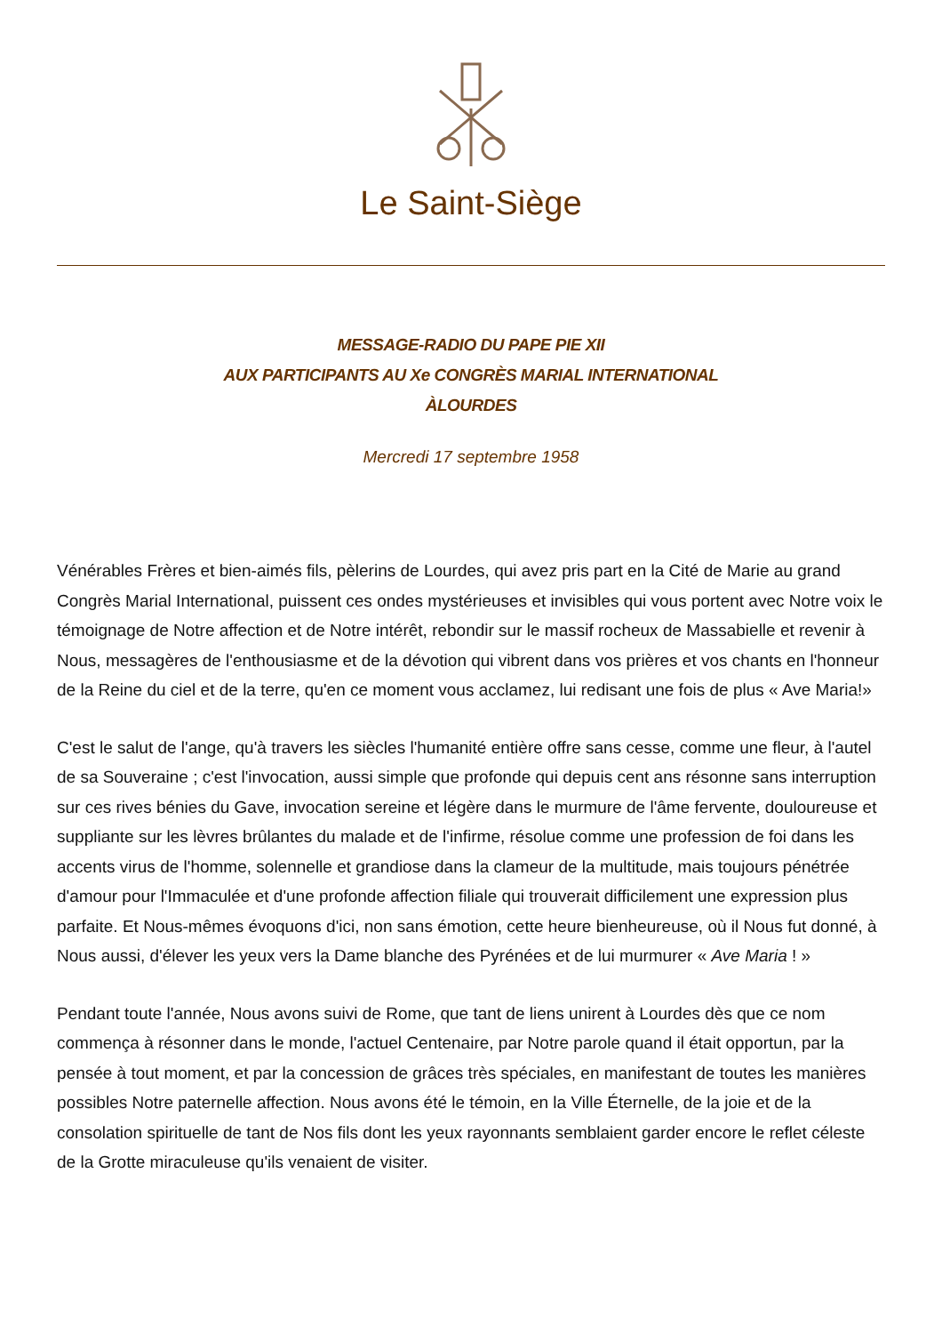Le Saint-Siège
MESSAGE-RADIO DU PAPE PIE XII
AUX PARTICIPANTS AU Xe CONGRÈS MARIAL INTERNATIONAL
ÀLOURDES
Mercredi 17 septembre 1958
Vénérables Frères et bien-aimés fils, pèlerins de Lourdes, qui avez pris part en la Cité de Marie au grand Congrès Marial International, puissent ces ondes mystérieuses et invisibles qui vous portent avec Notre voix le témoignage de Notre affection et de Notre intérêt, rebondir sur le massif rocheux de Massabielle et revenir à Nous, messagères de l'enthousiasme et de la dévotion qui vibrent dans vos prières et vos chants en l'honneur de la Reine du ciel et de la terre, qu'en ce moment vous acclamez, lui redisant une fois de plus « Ave Maria!»
C'est le salut de l'ange, qu'à travers les siècles l'humanité entière offre sans cesse, comme une fleur, à l'autel de sa Souveraine ; c'est l'invocation, aussi simple que profonde qui depuis cent ans résonne sans interruption sur ces rives bénies du Gave, invocation sereine et légère dans le murmure de l'âme fervente, douloureuse et suppliante sur les lèvres brûlantes du malade et de l'infirme, résolue comme une profession de foi dans les accents virus de l'homme, solennelle et grandiose dans la clameur de la multitude, mais toujours pénétrée d'amour pour l'Immaculée et d'une profonde affection filiale qui trouverait difficilement une expression plus parfaite. Et Nous-mêmes évoquons d'ici, non sans émotion, cette heure bienheureuse, où il Nous fut donné, à Nous aussi, d'élever les yeux vers la Dame blanche des Pyrénées et de lui murmurer « Ave Maria ! »
Pendant toute l'année, Nous avons suivi de Rome, que tant de liens unirent à Lourdes dès que ce nom commença à résonner dans le monde, l'actuel Centenaire, par Notre parole quand il était opportun, par la pensée à tout moment, et par la concession de grâces très spéciales, en manifestant de toutes les manières possibles Notre paternelle affection. Nous avons été le témoin, en la Ville Éternelle, de la joie et de la consolation spirituelle de tant de Nos fils dont les yeux rayonnants semblaient garder encore le reflet céleste de la Grotte miraculeuse qu'ils venaient de visiter.